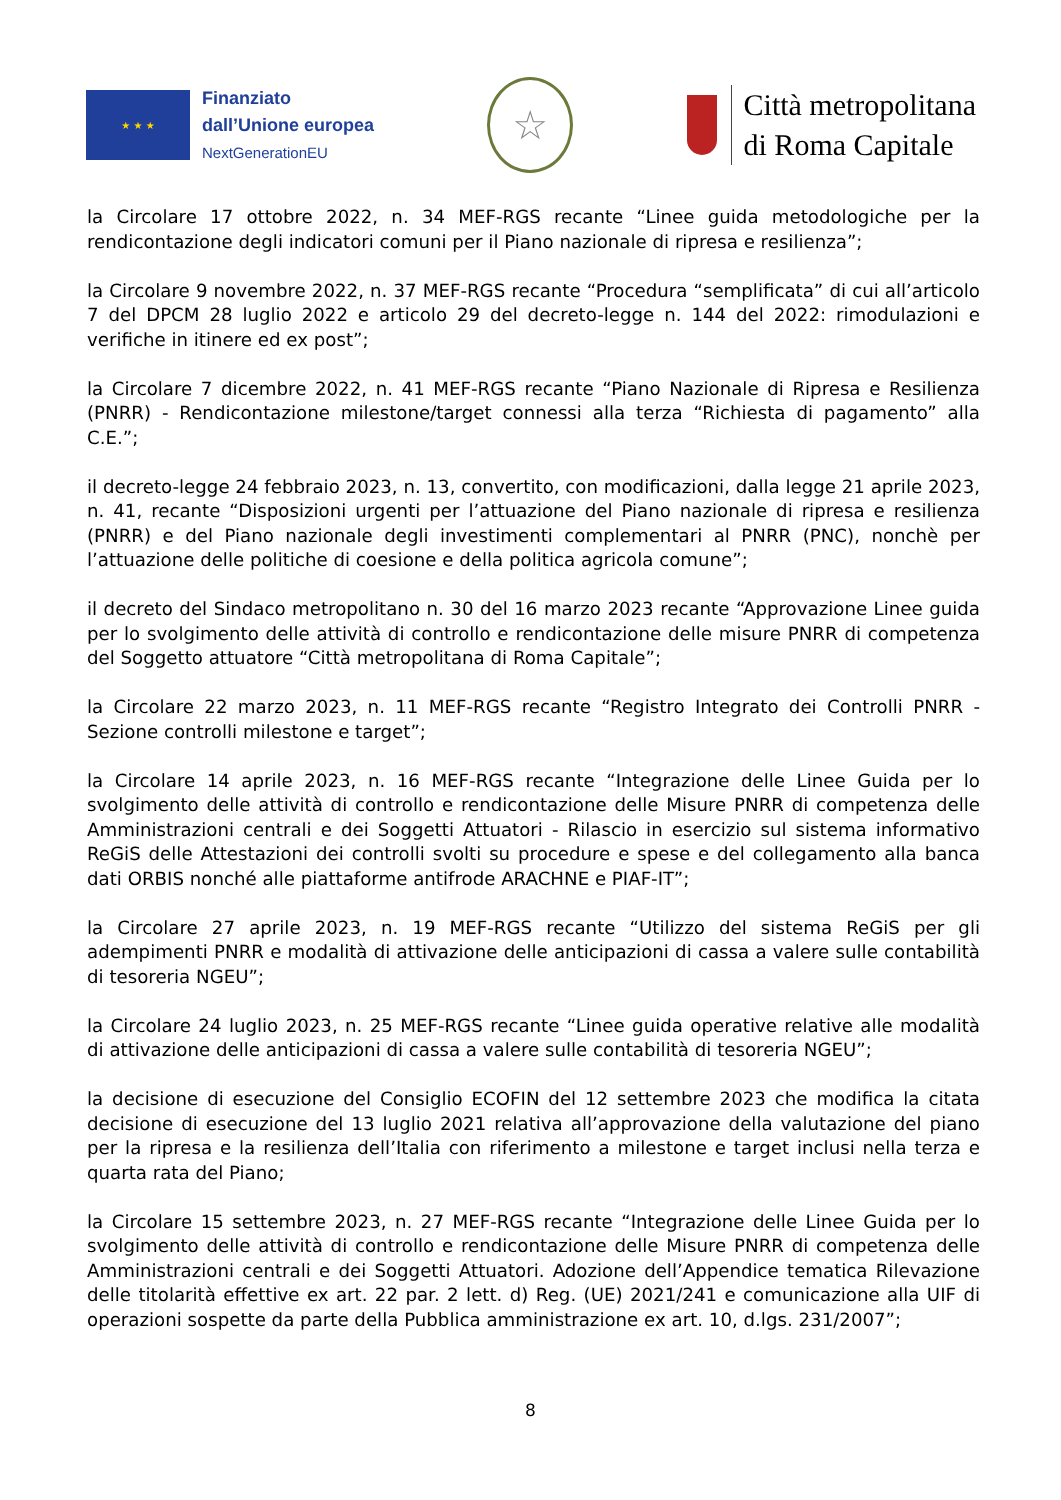★ ★ ★
Finanziato
dall’Unione europea
NextGenerationEU
☆
Città metropolitana
di Roma Capitale
la Circolare 17 ottobre 2022, n. 34 MEF-RGS recante “Linee guida metodologiche per la rendicontazione degli indicatori comuni per il Piano nazionale di ripresa e resilienza”;
la Circolare 9 novembre 2022, n. 37 MEF-RGS recante “Procedura “semplificata” di cui all’articolo 7 del DPCM 28 luglio 2022 e articolo 29 del decreto-legge n. 144 del 2022: rimodulazioni e verifiche in itinere ed ex post”;
la Circolare 7 dicembre 2022, n. 41 MEF-RGS recante “Piano Nazionale di Ripresa e Resilienza (PNRR) - Rendicontazione milestone/target connessi alla terza “Richiesta di pagamento” alla C.E.”;
il decreto-legge 24 febbraio 2023, n. 13, convertito, con modificazioni, dalla legge 21 aprile 2023, n. 41, recante “Disposizioni urgenti per l’attuazione del Piano nazionale di ripresa e resilienza (PNRR) e del Piano nazionale degli investimenti complementari al PNRR (PNC), nonchè per l’attuazione delle politiche di coesione e della politica agricola comune”;
il decreto del Sindaco metropolitano n. 30 del 16 marzo 2023 recante “Approvazione Linee guida per lo svolgimento delle attività di controllo e rendicontazione delle misure PNRR di competenza del Soggetto attuatore “Città metropolitana di Roma Capitale”;
la Circolare 22 marzo 2023, n. 11 MEF-RGS recante “Registro Integrato dei Controlli PNRR - Sezione controlli milestone e target”;
la Circolare 14 aprile 2023, n. 16 MEF-RGS recante “Integrazione delle Linee Guida per lo svolgimento delle attività di controllo e rendicontazione delle Misure PNRR di competenza delle Amministrazioni centrali e dei Soggetti Attuatori - Rilascio in esercizio sul sistema informativo ReGiS delle Attestazioni dei controlli svolti su procedure e spese e del collegamento alla banca dati ORBIS nonché alle piattaforme antifrode ARACHNE e PIAF-IT”;
la Circolare 27 aprile 2023, n. 19 MEF-RGS recante “Utilizzo del sistema ReGiS per gli adempimenti PNRR e modalità di attivazione delle anticipazioni di cassa a valere sulle contabilità di tesoreria NGEU”;
la Circolare 24 luglio 2023, n. 25 MEF-RGS recante “Linee guida operative relative alle modalità di attivazione delle anticipazioni di cassa a valere sulle contabilità di tesoreria NGEU”;
la decisione di esecuzione del Consiglio ECOFIN del 12 settembre 2023 che modifica la citata decisione di esecuzione del 13 luglio 2021 relativa all’approvazione della valutazione del piano per la ripresa e la resilienza dell’Italia con riferimento a milestone e target inclusi nella terza e quarta rata del Piano;
la Circolare 15 settembre 2023, n. 27 MEF-RGS recante “Integrazione delle Linee Guida per lo svolgimento delle attività di controllo e rendicontazione delle Misure PNRR di competenza delle Amministrazioni centrali e dei Soggetti Attuatori. Adozione dell’Appendice tematica Rilevazione delle titolarità effettive ex art. 22 par. 2 lett. d) Reg. (UE) 2021/241 e comunicazione alla UIF di operazioni sospette da parte della Pubblica amministrazione ex art. 10, d.lgs. 231/2007”;
8